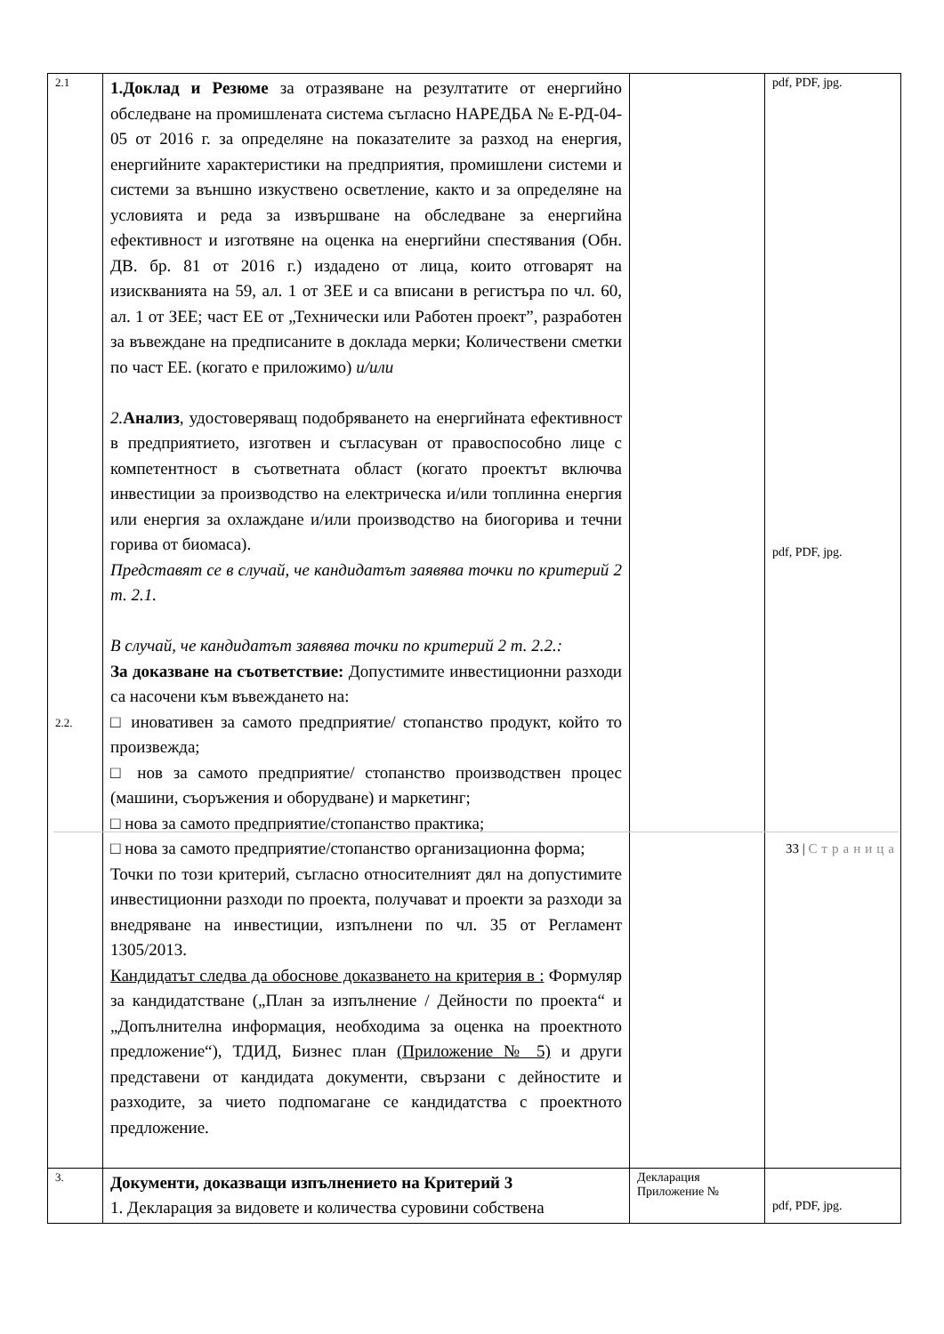| 2.1 2.2. | 1.Доклад и Резюме за отразяване на резултатите от енергийно обследване на промишлената система съгласно НАРЕДБА № Е-РД-04-05 от 2016 г. за определяне на показателите за разход на енергия, енергийните характеристики на предприятия, промишлени системи и системи за външно изкуствено осветление, както и за определяне на условията и реда за извършване на обследване за енергийна ефективност и изготвяне на оценка на енергийни спестявания (Обн. ДВ. бр. 81 от 2016 г.) издадено от лица, които отговарят на изискванията на 59, ал. 1 от ЗЕЕ и са вписани в регистъра по чл. 60, ал. 1 от ЗЕЕ; част ЕЕ от „Технически или Работен проект”, разработен за въвеждане на предписаните в доклада мерки; Количествени сметки по част ЕЕ. (когато е приложимо) и/или 2. Анализ , удостоверяващ подобряването на енергийната ефективност в предприятието, изготвен и съгласуван от правоспособно лице с компетентност в съответната област (когато проектът включва инвестиции за производство на електрическа и/или топлинна енергия или енергия за охлаждане и/или производство на биогорива и течни горива от биомаса). Представят се в случай, че кандидатът заявява точки по критерий 2 т. 2.1. В случай, че кандидатът заявява точки по критерий 2 т. 2.2.: За доказване на съответствие: Допустимите инвестиционни разходи са насочени към въвеждането на: □ иновативен за самото предприятие/ стопанство продукт, който то произвежда; □ нов за самото предприятие/ стопанство производствен процес (машини, съоръжения и оборудване) и маркетинг; □ нова за самото предприятие/стопанство практика; □ нова за самото предприятие/стопанство организационна форма; Точки по този критерий, съгласно относителният дял на допустимите инвестиционни разходи по проекта, получават и проекти за разходи за внедряване на инвестиции, изпълнени по чл. 35 от Регламент 1305/2013. Кандидатът следва да обоснове доказването на критерия в : Формуляр за кандидатстване („План за изпълнение / Дейности по проекта“ и „Допълнителна информация, необходима за оценка на проектното предложение“), ТДИД, Бизнес план (Приложение № 5) и други представени от кандидата документи, свързани с дейностите и разходите, за чието подпомагане се кандидатства с проектното предложение. | | pdf, PDF, jpg. pdf, PDF, jpg. |
| 3. | Документи, доказващи изпълнението на Критерий 3 1. Декларация за видовете и количества суровини собствена | Декларация Приложение № | pdf, PDF, jpg. |
33 | Страница